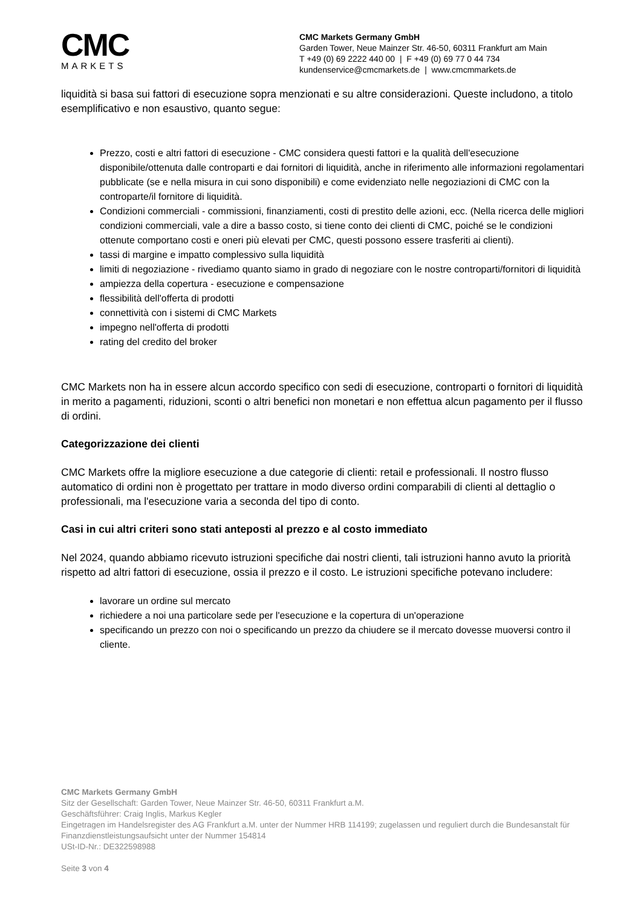CMC
MARKETS
CMC Markets Germany GmbH
Garden Tower, Neue Mainzer Str. 46-50, 60311 Frankfurt am Main
T +49 (0) 69 2222 440 00 | F +49 (0) 69 77 0 44 734
kundenservice@cmcmarkets.de | www.cmcmmarkets.de
liquidità si basa sui fattori di esecuzione sopra menzionati e su altre considerazioni. Queste includono, a titolo esemplificativo e non esaustivo, quanto segue:
Prezzo, costi e altri fattori di esecuzione - CMC considera questi fattori e la qualità dell'esecuzione disponibile/ottenuta dalle controparti e dai fornitori di liquidità, anche in riferimento alle informazioni regolamentari pubblicate (se e nella misura in cui sono disponibili) e come evidenziato nelle negoziazioni di CMC con la controparte/il fornitore di liquidità.
Condizioni commerciali - commissioni, finanziamenti, costi di prestito delle azioni, ecc. (Nella ricerca delle migliori condizioni commerciali, vale a dire a basso costo, si tiene conto dei clienti di CMC, poiché se le condizioni ottenute comportano costi e oneri più elevati per CMC, questi possono essere trasferiti ai clienti).
tassi di margine e impatto complessivo sulla liquidità
limiti di negoziazione - rivediamo quanto siamo in grado di negoziare con le nostre controparti/fornitori di liquidità
ampiezza della copertura - esecuzione e compensazione
flessibilità dell'offerta di prodotti
connettività con i sistemi di CMC Markets
impegno nell'offerta di prodotti
rating del credito del broker
CMC Markets non ha in essere alcun accordo specifico con sedi di esecuzione, controparti o fornitori di liquidità in merito a pagamenti, riduzioni, sconti o altri benefici non monetari e non effettua alcun pagamento per il flusso di ordini.
Categorizzazione dei clienti
CMC Markets offre la migliore esecuzione a due categorie di clienti: retail e professionali. Il nostro flusso automatico di ordini non è progettato per trattare in modo diverso ordini comparabili di clienti al dettaglio o professionali, ma l'esecuzione varia a seconda del tipo di conto.
Casi in cui altri criteri sono stati anteposti al prezzo e al costo immediato
Nel 2024, quando abbiamo ricevuto istruzioni specifiche dai nostri clienti, tali istruzioni hanno avuto la priorità rispetto ad altri fattori di esecuzione, ossia il prezzo e il costo. Le istruzioni specifiche potevano includere:
lavorare un ordine sul mercato
richiedere a noi una particolare sede per l'esecuzione e la copertura di un'operazione
specificando un prezzo con noi o specificando un prezzo da chiudere se il mercato dovesse muoversi contro il cliente.
CMC Markets Germany GmbH
Sitz der Gesellschaft: Garden Tower, Neue Mainzer Str. 46-50, 60311 Frankfurt a.M.
Geschäftsführer: Craig Inglis, Markus Kegler
Eingetragen im Handelsregister des AG Frankfurt a.M. unter der Nummer HRB 114199; zugelassen und reguliert durch die Bundesanstalt für Finanzdienstleistungsaufsicht unter der Nummer 154814
USt-ID-Nr.: DE322598988
Seite 3 von 4